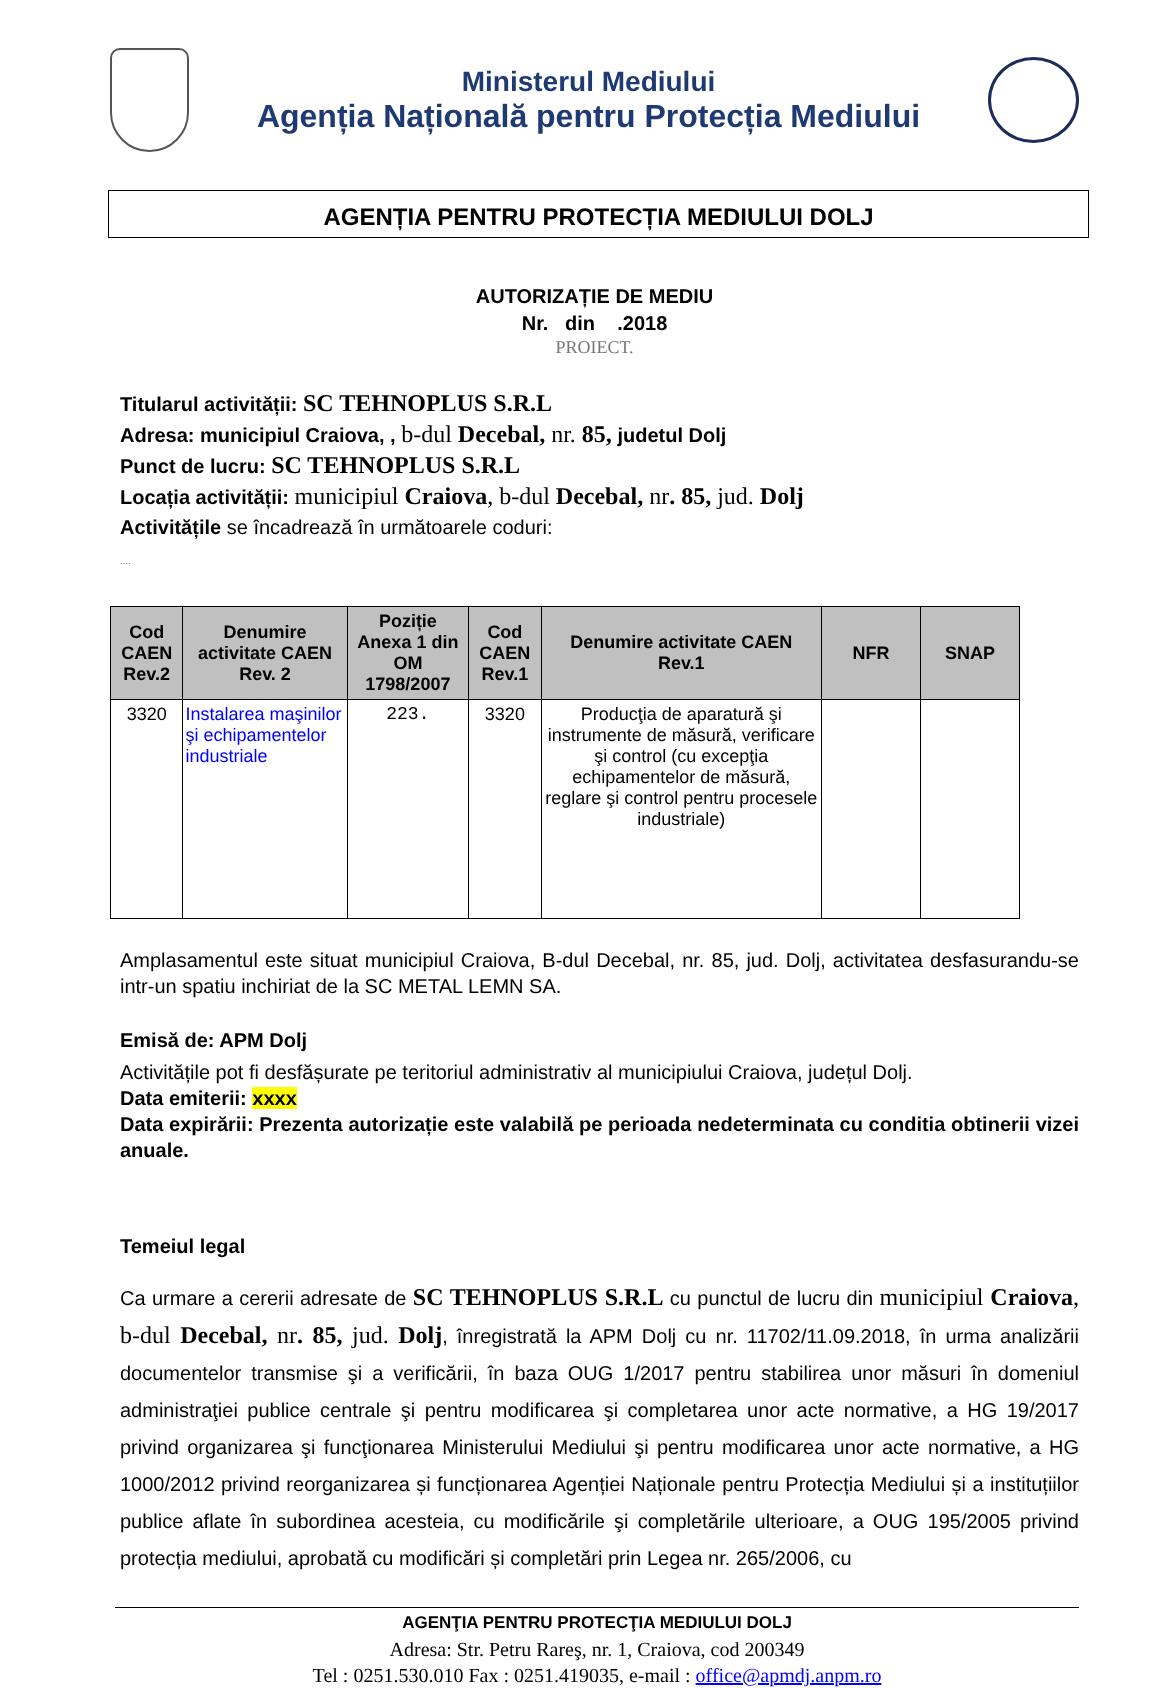Ministerul Mediului
Agenția Națională pentru Protecția Mediului
AGENȚIA PENTRU PROTECȚIA MEDIULUI DOLJ
AUTORIZAȚIE DE MEDIU
Nr. din .2018
PROIECT.
Titularul activității: SC TEHNOPLUS S.R.L
Adresa: municipiul Craiova, , b-dul Decebal, nr. 85, judetul Dolj
Punct de lucru: SC TEHNOPLUS S.R.L
Locația activității: municipiul Craiova, b-dul Decebal, nr. 85, jud. Dolj
Activitățile se încadrează în următoarele coduri:
....
| Cod CAEN Rev.2 | Denumire activitate CAEN Rev. 2 | Poziție Anexa 1 din OM 1798/2007 | Cod CAEN Rev.1 | Denumire activitate CAEN Rev.1 | NFR | SNAP |
| --- | --- | --- | --- | --- | --- | --- |
| 3320 | Instalarea maşinilor şi echipamentelor industriale | 223. | 3320 | Producţia de aparatură şi instrumente de măsură, verificare şi control (cu excepţia echipamentelor de măsură, reglare şi control pentru procesele industriale) | | |
Amplasamentul este situat municipiul Craiova, B-dul Decebal, nr. 85, jud. Dolj, activitatea desfasurandu-se intr-un spatiu inchiriat de la SC METAL LEMN SA.
Emisă de: APM Dolj
Activitățile pot fi desfășurate pe teritoriul administrativ al municipiului Craiova, județul Dolj.
Data emiterii: xxxx
Data expirării: Prezenta autorizație este valabilă pe perioada nedeterminata cu conditia obtinerii vizei anuale.
Temeiul legal
Ca urmare a cererii adresate de SC TEHNOPLUS S.R.L cu punctul de lucru din municipiul Craiova, b-dul Decebal, nr. 85, jud. Dolj, înregistrată la APM Dolj cu nr. 11702/11.09.2018, în urma analizării documentelor transmise şi a verificării, în baza OUG 1/2017 pentru stabilirea unor măsuri în domeniul administraţiei publice centrale şi pentru modificarea şi completarea unor acte normative, a HG 19/2017 privind organizarea şi funcţionarea Ministerului Mediului şi pentru modificarea unor acte normative, a HG 1000/2012 privind reorganizarea și funcționarea Agenției Naționale pentru Protecția Mediului și a instituțiilor publice aflate în subordinea acesteia, cu modificările şi completările ulterioare, a OUG 195/2005 privind protecția mediului, aprobată cu modificări și completări prin Legea nr. 265/2006, cu
AGENŢIA PENTRU PROTECŢIA MEDIULUI DOLJ
Adresa: Str. Petru Rareş, nr. 1, Craiova, cod 200349
Tel : 0251.530.010 Fax : 0251.419035, e-mail : office@apmdj.anpm.ro